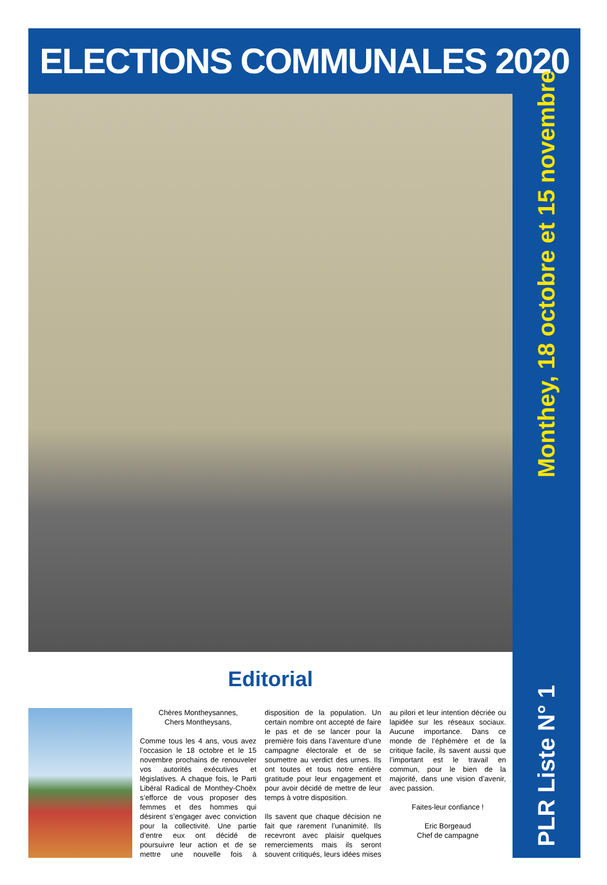ELECTIONS COMMUNALES 2020
Monthey, 18 octobre et 15 novembre
PLR Liste N° 1
Editorial
Chères Montheysannes,
Chers Montheysans,
Comme tous les 4 ans, vous avez l’occasion le 18 octobre et le 15 novembre prochains de renouveler vos autorités exécutives et législatives. A chaque fois, le Parti Libéral Radical de Monthey-Choëx s’efforce de vous proposer des femmes et des hommes qui désirent s’engager avec conviction pour la collectivité. Une partie d’entre eux ont décidé de poursuivre leur action et de se mettre une nouvelle fois à disposition de la population. Un certain nombre ont accepté de faire le pas et de se lancer pour la première fois dans l’aventure d’une campagne électorale et de se soumettre au verdict des urnes. Ils ont toutes et tous notre entière gratitude pour leur engagement et pour avoir décidé de mettre de leur temps à votre disposition.
Ils savent que chaque décision ne fait que rarement l’unanimité. Ils recevront avec plaisir quelques remerciements mais ils seront souvent critiqués, leurs idées mises au pilori et leur intention décriée ou lapidée sur les réseaux sociaux. Aucune importance. Dans ce monde de l’éphémère et de la critique facile, ils savent aussi que l’important est le travail en commun, pour le bien de la majorité, dans une vision d’avenir, avec passion.
Faites-leur confiance !
Eric Borgeaud
Chef de campagne